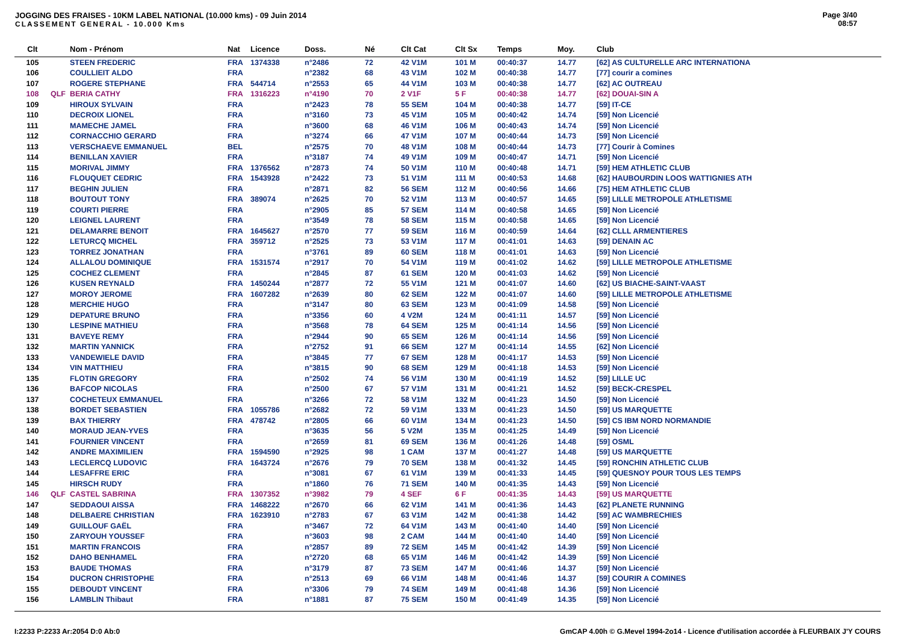JOGGING DES FRAISES - 10KM LABEL NATIONAL (10.000 kms) - 09 Juin 2014
CLASSEMENT GENERAL - 10.000 Kms
Page 3/40
08:57
| Clt | | Nom - Prénom | Nat | Licence | Doss. | Né | Clt Cat | Clt Sx | Temps | Moy. | Club |
| --- | --- | --- | --- | --- | --- | --- | --- | --- | --- | --- | --- |
| 105 | | STEEN FREDERIC | FRA | 1374338 | n°2486 | 72 | 42 V1M | 101 M | 00:40:37 | 14.77 | [62] AS CULTURELLE ARC INTERNATIONA |
| 106 | | COULLIEIT ALDO | FRA | | n°2382 | 68 | 43 V1M | 102 M | 00:40:38 | 14.77 | [77] courir a comines |
| 107 | | ROGERE STEPHANE | FRA | 544714 | n°2553 | 65 | 44 V1M | 103 M | 00:40:38 | 14.77 | [62] AC OUTREAU |
| 108 | QLF | BERIA CATHY | FRA | 1316223 | n°4190 | 70 | 2 V1F | 5 F | 00:40:38 | 14.77 | [62] DOUAI-SIN A |
| 109 | | HIROUX SYLVAIN | FRA | | n°2423 | 78 | 55 SEM | 104 M | 00:40:38 | 14.77 | [59] IT-CE |
| 110 | | DECROIX LIONEL | FRA | | n°3160 | 73 | 45 V1M | 105 M | 00:40:42 | 14.74 | [59] Non Licencié |
| 111 | | MAMECHE JAMEL | FRA | | n°3600 | 68 | 46 V1M | 106 M | 00:40:43 | 14.74 | [59] Non Licencié |
| 112 | | CORNACCHIO GERARD | FRA | | n°3274 | 66 | 47 V1M | 107 M | 00:40:44 | 14.73 | [59] Non Licencié |
| 113 | | VERSCHAEVE EMMANUEL | BEL | | n°2575 | 70 | 48 V1M | 108 M | 00:40:44 | 14.73 | [77] Courir à Comines |
| 114 | | BENILLAN XAVIER | FRA | | n°3187 | 74 | 49 V1M | 109 M | 00:40:47 | 14.71 | [59] Non Licencié |
| 115 | | MORIVAL JIMMY | FRA | 1376562 | n°2873 | 74 | 50 V1M | 110 M | 00:40:48 | 14.71 | [59] HEM ATHLETIC CLUB |
| 116 | | FLOUQUET CEDRIC | FRA | 1543928 | n°2422 | 73 | 51 V1M | 111 M | 00:40:53 | 14.68 | [62] HAUBOURDIN LOOS WATTIGNIES ATH |
| 117 | | BEGHIN JULIEN | FRA | | n°2871 | 82 | 56 SEM | 112 M | 00:40:56 | 14.66 | [75] HEM ATHLETIC CLUB |
| 118 | | BOUTOUT TONY | FRA | 389074 | n°2625 | 70 | 52 V1M | 113 M | 00:40:57 | 14.65 | [59] LILLE METROPOLE ATHLETISME |
| 119 | | COURTI PIERRE | FRA | | n°2905 | 85 | 57 SEM | 114 M | 00:40:58 | 14.65 | [59] Non Licencié |
| 120 | | LEIGNEL LAURENT | FRA | | n°3549 | 78 | 58 SEM | 115 M | 00:40:58 | 14.65 | [59] Non Licencié |
| 121 | | DELAMARRE BENOIT | FRA | 1645627 | n°2570 | 77 | 59 SEM | 116 M | 00:40:59 | 14.64 | [62] CLLL ARMENTIERES |
| 122 | | LETURCQ MICHEL | FRA | 359712 | n°2525 | 73 | 53 V1M | 117 M | 00:41:01 | 14.63 | [59] DENAIN AC |
| 123 | | TORREZ JONATHAN | FRA | | n°3761 | 89 | 60 SEM | 118 M | 00:41:01 | 14.63 | [59] Non Licencié |
| 124 | | ALLALOU DOMINIQUE | FRA | 1531574 | n°2917 | 70 | 54 V1M | 119 M | 00:41:02 | 14.62 | [59] LILLE METROPOLE ATHLETISME |
| 125 | | COCHEZ CLEMENT | FRA | | n°2845 | 87 | 61 SEM | 120 M | 00:41:03 | 14.62 | [59] Non Licencié |
| 126 | | KUSEN REYNALD | FRA | 1450244 | n°2877 | 72 | 55 V1M | 121 M | 00:41:07 | 14.60 | [62] US BIACHE-SAINT-VAAST |
| 127 | | MOROY JEROME | FRA | 1607282 | n°2639 | 80 | 62 SEM | 122 M | 00:41:07 | 14.60 | [59] LILLE METROPOLE ATHLETISME |
| 128 | | MERCHIE HUGO | FRA | | n°3147 | 80 | 63 SEM | 123 M | 00:41:09 | 14.58 | [59] Non Licencié |
| 129 | | DEPATURE BRUNO | FRA | | n°3356 | 60 | 4 V2M | 124 M | 00:41:11 | 14.57 | [59] Non Licencié |
| 130 | | LESPINE MATHIEU | FRA | | n°3568 | 78 | 64 SEM | 125 M | 00:41:14 | 14.56 | [59] Non Licencié |
| 131 | | BAVEYE REMY | FRA | | n°2944 | 90 | 65 SEM | 126 M | 00:41:14 | 14.56 | [59] Non Licencié |
| 132 | | MARTIN YANNICK | FRA | | n°2752 | 91 | 66 SEM | 127 M | 00:41:14 | 14.55 | [62] Non Licencié |
| 133 | | VANDEWIELE DAVID | FRA | | n°3845 | 77 | 67 SEM | 128 M | 00:41:17 | 14.53 | [59] Non Licencié |
| 134 | | VIN MATTHIEU | FRA | | n°3815 | 90 | 68 SEM | 129 M | 00:41:18 | 14.53 | [59] Non Licencié |
| 135 | | FLOTIN GREGORY | FRA | | n°2502 | 74 | 56 V1M | 130 M | 00:41:19 | 14.52 | [59] LILLE UC |
| 136 | | BAFCOP NICOLAS | FRA | | n°2500 | 67 | 57 V1M | 131 M | 00:41:21 | 14.52 | [59] BECK-CRESPEL |
| 137 | | COCHETEUX EMMANUEL | FRA | | n°3266 | 72 | 58 V1M | 132 M | 00:41:23 | 14.50 | [59] Non Licencié |
| 138 | | BORDET SEBASTIEN | FRA | 1055786 | n°2682 | 72 | 59 V1M | 133 M | 00:41:23 | 14.50 | [59] US MARQUETTE |
| 139 | | BAX THIERRY | FRA | 478742 | n°2805 | 66 | 60 V1M | 134 M | 00:41:23 | 14.50 | [59] CS IBM NORD NORMANDIE |
| 140 | | MORAUD JEAN-YVES | FRA | | n°3635 | 56 | 5 V2M | 135 M | 00:41:25 | 14.49 | [59] Non Licencié |
| 141 | | FOURNIER VINCENT | FRA | | n°2659 | 81 | 69 SEM | 136 M | 00:41:26 | 14.48 | [59] OSML |
| 142 | | ANDRE MAXIMILIEN | FRA | 1594590 | n°2925 | 98 | 1 CAM | 137 M | 00:41:27 | 14.48 | [59] US MARQUETTE |
| 143 | | LECLERCQ LUDOVIC | FRA | 1643724 | n°2676 | 79 | 70 SEM | 138 M | 00:41:32 | 14.45 | [59] RONCHIN ATHLETIC CLUB |
| 144 | | LESAFFRE ERIC | FRA | | n°3081 | 67 | 61 V1M | 139 M | 00:41:33 | 14.45 | [59] QUESNOY POUR TOUS LES TEMPS |
| 145 | | HIRSCH RUDY | FRA | | n°1860 | 76 | 71 SEM | 140 M | 00:41:35 | 14.43 | [59] Non Licencié |
| 146 | QLF | CASTEL SABRINA | FRA | 1307352 | n°3982 | 79 | 4 SEF | 6 F | 00:41:35 | 14.43 | [59] US MARQUETTE |
| 147 | | SEDDAOUI AISSA | FRA | 1468222 | n°2670 | 66 | 62 V1M | 141 M | 00:41:36 | 14.43 | [62] PLANETE RUNNING |
| 148 | | DELBAERE CHRISTIAN | FRA | 1623910 | n°2783 | 67 | 63 V1M | 142 M | 00:41:38 | 14.42 | [59] AC WAMBRECHIES |
| 149 | | GUILLOUF GAËL | FRA | | n°3467 | 72 | 64 V1M | 143 M | 00:41:40 | 14.40 | [59] Non Licencié |
| 150 | | ZARYOUH YOUSSEF | FRA | | n°3603 | 98 | 2 CAM | 144 M | 00:41:40 | 14.40 | [59] Non Licencié |
| 151 | | MARTIN FRANCOIS | FRA | | n°2857 | 89 | 72 SEM | 145 M | 00:41:42 | 14.39 | [59] Non Licencié |
| 152 | | DAHO BENHAMEL | FRA | | n°2720 | 68 | 65 V1M | 146 M | 00:41:42 | 14.39 | [59] Non Licencié |
| 153 | | BAUDE THOMAS | FRA | | n°3179 | 87 | 73 SEM | 147 M | 00:41:46 | 14.37 | [59] Non Licencié |
| 154 | | DUCRON CHRISTOPHE | FRA | | n°2513 | 69 | 66 V1M | 148 M | 00:41:46 | 14.37 | [59] COURIR A COMINES |
| 155 | | DEBOUDT VINCENT | FRA | | n°3306 | 79 | 74 SEM | 149 M | 00:41:48 | 14.36 | [59] Non Licencié |
| 156 | | LAMBLIN Thibaut | FRA | | n°1881 | 87 | 75 SEM | 150 M | 00:41:49 | 14.35 | [59] Non Licencié |
I:2233 P:2233 Ar:2054 D:0 Ab:0 GmCAP 4.00h © G.Mevel 1994-2o14 - Licence d'utilisation accordée à FLEURBAIX J'Y COURS